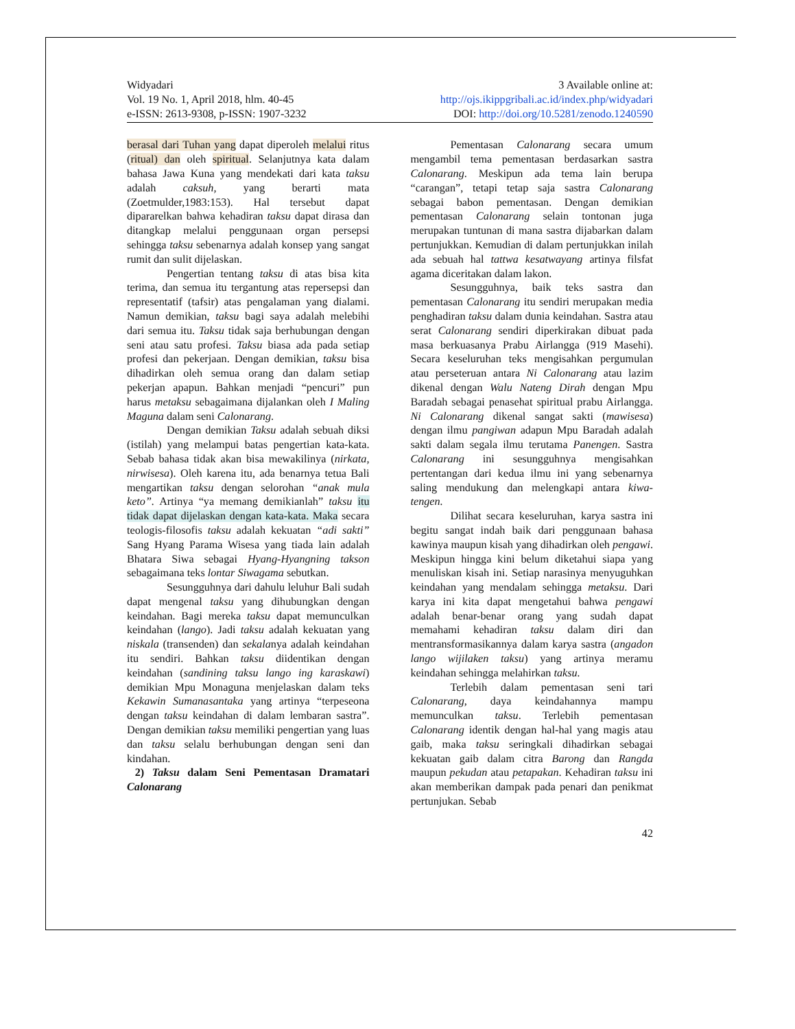Widyadari
Vol. 19 No. 1, April 2018, hlm. 40-45
e-ISSN: 2613-9308, p-ISSN: 1907-3232
3 Available online at:
http://ojs.ikippgribali.ac.id/index.php/widyadari
DOI: http://doi.org/10.5281/zenodo.1240590
berasal dari Tuhan yang dapat diperoleh melalui ritus (ritual) dan oleh spiritual. Selanjutnya kata dalam bahasa Jawa Kuna yang mendekati dari kata taksu adalah caksuh, yang berarti mata (Zoetmulder,1983:153). Hal tersebut dapat dipararelkan bahwa kehadiran taksu dapat dirasa dan ditangkap melalui penggunaan organ persepsi sehingga taksu sebenarnya adalah konsep yang sangat rumit dan sulit dijelaskan.
Pengertian tentang taksu di atas bisa kita terima, dan semua itu tergantung atas repersepsi dan representatif (tafsir) atas pengalaman yang dialami. Namun demikian, taksu bagi saya adalah melebihi dari semua itu. Taksu tidak saja berhubungan dengan seni atau satu profesi. Taksu biasa ada pada setiap profesi dan pekerjaan. Dengan demikian, taksu bisa dihadirkan oleh semua orang dan dalam setiap pekerjan apapun. Bahkan menjadi “pencuri” pun harus metaksu sebagaimana dijalankan oleh I Maling Maguna dalam seni Calonarang.
Dengan demikian Taksu adalah sebuah diksi (istilah) yang melampui batas pengertian kata-kata. Sebab bahasa tidak akan bisa mewakilinya (nirkata, nirwisesa). Oleh karena itu, ada benarnya tetua Bali mengartikan taksu dengan selorohan “anak mula keto”. Artinya “ya memang demikianlah” taksu itu tidak dapat dijelaskan dengan kata-kata. Maka secara teologis-filosofis taksu adalah kekuatan “adi sakti” Sang Hyang Parama Wisesa yang tiada lain adalah Bhatara Siwa sebagai Hyang-Hyangning takson sebagaimana teks lontar Siwagama sebutkan.
Sesungguhnya dari dahulu leluhur Bali sudah dapat mengenal taksu yang dihubungkan dengan keindahan. Bagi mereka taksu dapat memunculkan keindahan (lango). Jadi taksu adalah kekuatan yang niskala (transenden) dan sekalanya adalah keindahan itu sendiri. Bahkan taksu diidentikan dengan keindahan (sandining taksu lango ing karaskawi) demikian Mpu Monaguna menjelaskan dalam teks Kekawin Sumanasantaka yang artinya “terpeseona dengan taksu keindahan di dalam lembaran sastra”. Dengan demikian taksu memiliki pengertian yang luas dan taksu selalu berhubungan dengan seni dan kindahan.
2) Taksu dalam Seni Pementasan Dramatari Calonarang
Pementasan Calonarang secara umum mengambil tema pementasan berdasarkan sastra Calonarang. Meskipun ada tema lain berupa “carangan”, tetapi tetap saja sastra Calonarang sebagai babon pementasan. Dengan demikian pementasan Calonarang selain tontonan juga merupakan tuntunan di mana sastra dijabarkan dalam pertunjukkan. Kemudian di dalam pertunjukkan inilah ada sebuah hal tattwa kesatwayang artinya filsfat agama diceritakan dalam lakon.
Sesungguhnya, baik teks sastra dan pementasan Calonarang itu sendiri merupakan media penghadiran taksu dalam dunia keindahan. Sastra atau serat Calonarang sendiri diperkirakan dibuat pada masa berkuasanya Prabu Airlangga (919 Masehi). Secara keseluruhan teks mengisahkan pergumulan atau perseteruan antara Ni Calonarang atau lazim dikenal dengan Walu Nateng Dirah dengan Mpu Baradah sebagai penasehat spiritual prabu Airlangga. Ni Calonarang dikenal sangat sakti (mawisesa) dengan ilmu pangiwan adapun Mpu Baradah adalah sakti dalam segala ilmu terutama Panengen. Sastra Calonarang ini sesungguhnya mengisahkan pertentangan dari kedua ilmu ini yang sebenarnya saling mendukung dan melengkapi antara kiwa-tengen.
Dilihat secara keseluruhan, karya sastra ini begitu sangat indah baik dari penggunaan bahasa kawinya maupun kisah yang dihadirkan oleh pengawi. Meskipun hingga kini belum diketahui siapa yang menuliskan kisah ini. Setiap narasinya menyuguhkan keindahan yang mendalam sehingga metaksu. Dari karya ini kita dapat mengetahui bahwa pengawi adalah benar-benar orang yang sudah dapat memahami kehadiran taksu dalam diri dan mentransformasikannya dalam karya sastra (angadon lango wijilaken taksu) yang artinya meramu keindahan sehingga melahirkan taksu.
Terlebih dalam pementasan seni tari Calonarang, daya keindahannya mampu memunculkan taksu. Terlebih pementasan Calonarang identik dengan hal-hal yang magis atau gaib, maka taksu seringkali dihadirkan sebagai kekuatan gaib dalam citra Barong dan Rangda maupun pekudan atau petapakan. Kehadiran taksu ini akan memberikan dampak pada penari dan penikmat pertunjukan. Sebab
42